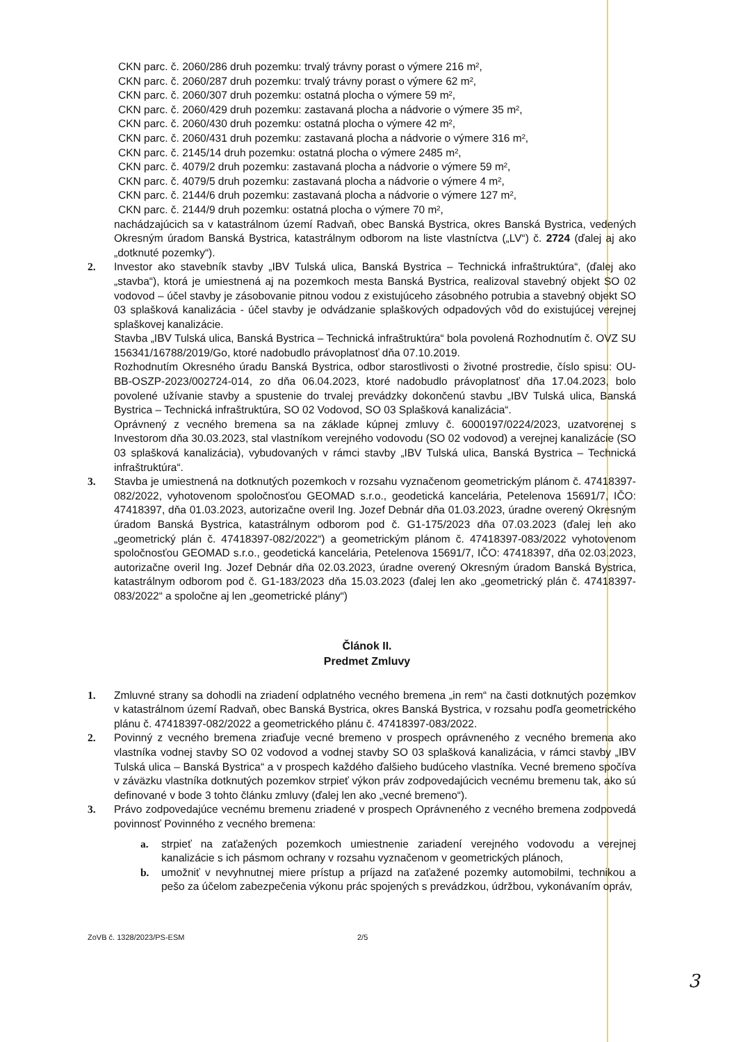CKN parc. č. 2060/286 druh pozemku: trvalý trávny porast o výmere 216 m²,
CKN parc. č. 2060/287 druh pozemku: trvalý trávny porast o výmere 62 m²,
CKN parc. č. 2060/307 druh pozemku: ostatná plocha o výmere 59 m²,
CKN parc. č. 2060/429 druh pozemku: zastavaná plocha a nádvorie o výmere 35 m²,
CKN parc. č. 2060/430 druh pozemku: ostatná plocha o výmere 42 m²,
CKN parc. č. 2060/431 druh pozemku: zastavaná plocha a nádvorie o výmere 316 m²,
CKN parc. č. 2145/14 druh pozemku: ostatná plocha o výmere 2485 m²,
CKN parc. č. 4079/2 druh pozemku: zastavaná plocha a nádvorie o výmere 59 m²,
CKN parc. č. 4079/5 druh pozemku: zastavaná plocha a nádvorie o výmere 4 m²,
CKN parc. č. 2144/6 druh pozemku: zastavaná plocha a nádvorie o výmere 127 m²,
CKN parc. č. 2144/9 druh pozemku: ostatná plocha o výmere 70 m²,
nachádzajúcich sa v katastrálnom území Radvaň, obec Banská Bystrica, okres Banská Bystrica, vedených Okresným úradom Banská Bystrica, katastrálnym odborom na liste vlastníctva („LV“) č. 2724 (ďalej aj ako „dotknuté pozemky“).
2. Investor ako stavebník stavby „IBV Tulská ulica, Banská Bystrica – Technická infraštruktúra“, (ďalej ako „stavba“), ktorá je umiestnená aj na pozemkoch mesta Banská Bystrica, realizoval stavebný objekt SO 02 vodovod – účel stavby je zásobovanie pitnou vodou z existujúceho zásobného potrubia a stavebný objekt SO 03 splašková kanalizácia - účel stavby je odvádzanie splaškových odpadových vôd do existujúcej verejnej splaškovej kanalizácie.
Stavba „IBV Tulská ulica, Banská Bystrica – Technická infraštruktúra“ bola povolená Rozhodnutím č. OVZ SU 156341/16788/2019/Go, ktoré nadobudlo právoplatnosť dňa 07.10.2019.
Rozhodnutím Okresného úradu Banská Bystrica, odbor starostlivosti o životné prostredie, číslo spisu: OU-BB-OSZP-2023/002724-014, zo dňa 06.04.2023, ktoré nadobudlo právoplatnosť dňa 17.04.2023, bolo povolené užívanie stavby a spustenie do trvalej prevádzky dokončenú stavbu „IBV Tulská ulica, Banská Bystrica – Technická infraštruktúra, SO 02 Vodovod, SO 03 Splašková kanalizácia“.
Oprávnený z vecného bremena sa na základe kúpnej zmluvy č. 6000197/0224/2023, uzatvorenej s Investorom dňa 30.03.2023, stal vlastníkom verejného vodovodu (SO 02 vodovod) a verejnej kanalizácie (SO 03 splašková kanalizácia), vybudovaných v rámci stavby „IBV Tulská ulica, Banská Bystrica – Technická infraštruktúra“.
3. Stavba je umiestnená na dotknutých pozemkoch v rozsahu vyznačenom geometrickým plánom č. 47418397-082/2022, vyhotovenom spoločnosťou GEOMAD s.r.o., geodetická kancelária, Petelenova 15691/7, IČO: 47418397, dňa 01.03.2023, autorizačne overil Ing. Jozef Debnár dňa 01.03.2023, úradne overený Okresným úradom Banská Bystrica, katastrálnym odborom pod č. G1-175/2023 dňa 07.03.2023 (ďalej len ako „geometrický plán č. 47418397-082/2022“) a geometrickým plánom č. 47418397-083/2022 vyhotovenom spoločnosťou GEOMAD s.r.o., geodetická kancelária, Petelenova 15691/7, IČO: 47418397, dňa 02.03.2023, autorizačne overil Ing. Jozef Debnár dňa 02.03.2023, úradne overený Okresným úradom Banská Bystrica, katastrálnym odborom pod č. G1-183/2023 dňa 15.03.2023 (ďalej len ako „geometrický plán č. 47418397-083/2022“ a spoločne aj len „geometrické plány“)
Článok II.
Predmet Zmluvy
1. Zmluvné strany sa dohodli na zriadení odplatného vecného bremena „in rem“ na časti dotknutých pozemkov v katastrálnom území Radvaň, obec Banská Bystrica, okres Banská Bystrica, v rozsahu podľa geometrického plánu č. 47418397-082/2022 a geometrického plánu č. 47418397-083/2022.
2. Povinný z vecného bremena zriaďuje vecné bremeno v prospech oprávneného z vecného bremena ako vlastníka vodnej stavby SO 02 vodovod a vodnej stavby SO 03 splašková kanalizácia, v rámci stavby „IBV Tulská ulica – Banská Bystrica“ a v prospech každého ďalšieho budúceho vlastníka. Vecné bremeno spočíva v záväzku vlastníka dotknutých pozemkov strpieť výkon práv zodpovedajúcich vecnému bremenu tak, ako sú definované v bode 3 tohto článku zmluvy (ďalej len ako „vecné bremeno“).
3. Právo zodpovedajúce vecnému bremenu zriadené v prospech Oprávneného z vecného bremena zodpovedá povinnosť Povinného z vecného bremena:
a. strpieť na zaťažených pozemkoch umiestnenie zariadení verejného vodovodu a verejnej kanalizácie s ich pásmom ochrany v rozsahu vyznačenom v geometrických plánoch,
b. umožniť v nevyhnutnej miere prístup a príjazd na zaťažené pozemky automobilmi, technikou a pešo za účelom zabezpečenia výkonu prác spojených s prevádzkou, údržbou, vykonávaním opráv,
ZoVB č. 1328/2023/PS-ESM 2/5
3